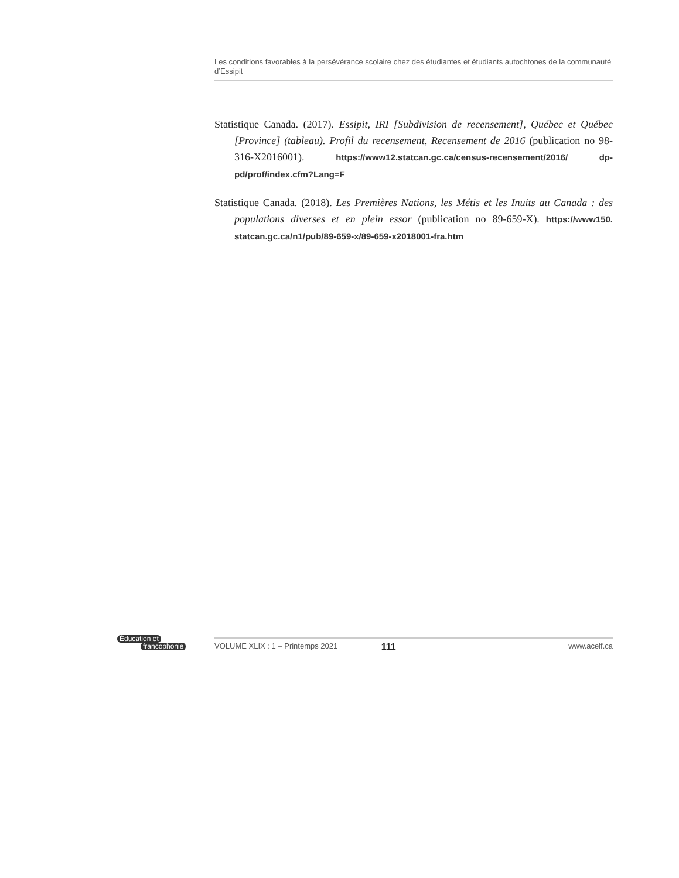Les conditions favorables à la persévérance scolaire chez des étudiantes et étudiants autochtones de la communauté d’Essipit
Statistique Canada. (2017). Essipit, IRI [Subdivision de recensement], Québec et Québec [Province] (tableau). Profil du recensement, Recensement de 2016 (publication no 98-316-X2016001). https://www12.statcan.gc.ca/census-recensement/2016/ dp-pd/prof/index.cfm?Lang=F
Statistique Canada. (2018). Les Premières Nations, les Métis et les Inuits au Canada : des populations diverses et en plein essor (publication no 89-659-X). https://www150. statcan.gc.ca/n1/pub/89-659-x/89-659-x2018001-fra.htm
Éducation et
francophonie
VOLUME XLIX : 1 – Printemps 2021 111 www.acelf.ca